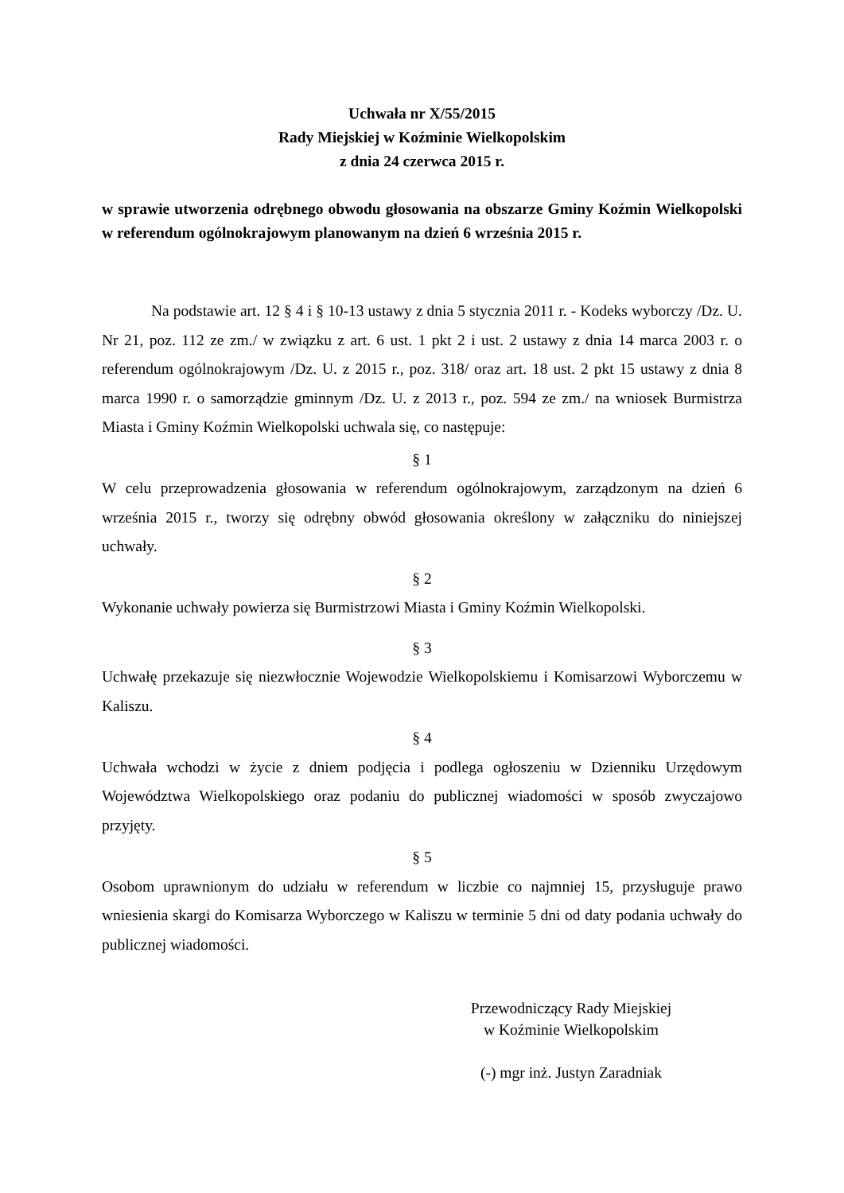Uchwała nr X/55/2015
Rady Miejskiej w Koźminie Wielkopolskim
z dnia 24 czerwca 2015 r.
w sprawie utworzenia odrębnego obwodu głosowania na obszarze Gminy Koźmin Wielkopolski w referendum ogólnokrajowym planowanym na dzień 6 września 2015 r.
Na podstawie art. 12 § 4 i § 10-13 ustawy z dnia 5 stycznia 2011 r. - Kodeks wyborczy /Dz. U. Nr 21, poz. 112 ze zm./ w związku z art. 6 ust. 1 pkt 2 i ust. 2 ustawy z dnia 14 marca 2003 r. o referendum ogólnokrajowym /Dz. U. z 2015 r., poz. 318/ oraz art. 18 ust. 2 pkt 15 ustawy z dnia 8 marca 1990 r. o samorządzie gminnym /Dz. U. z 2013 r., poz. 594 ze zm./ na wniosek Burmistrza Miasta i Gminy Koźmin Wielkopolski uchwala się, co następuje:
§ 1
W celu przeprowadzenia głosowania w referendum ogólnokrajowym, zarządzonym na dzień 6 września 2015 r., tworzy się odrębny obwód głosowania określony w załączniku do niniejszej uchwały.
§ 2
Wykonanie uchwały powierza się Burmistrzowi Miasta i Gminy Koźmin Wielkopolski.
§ 3
Uchwałę przekazuje się niezwłocznie Wojewodzie Wielkopolskiemu i Komisarzowi Wyborczemu w Kaliszu.
§ 4
Uchwała wchodzi w życie z dniem podjęcia i podlega ogłoszeniu w Dzienniku Urzędowym Województwa Wielkopolskiego oraz podaniu do publicznej wiadomości w sposób zwyczajowo przyjęty.
§ 5
Osobom uprawnionym do udziału w referendum w liczbie co najmniej 15, przysługuje prawo wniesienia skargi do Komisarza Wyborczego w Kaliszu w terminie 5 dni od daty podania uchwały do publicznej wiadomości.
Przewodniczący Rady Miejskiej
w Koźminie Wielkopolskim
(-) mgr inż. Justyn Zaradniak